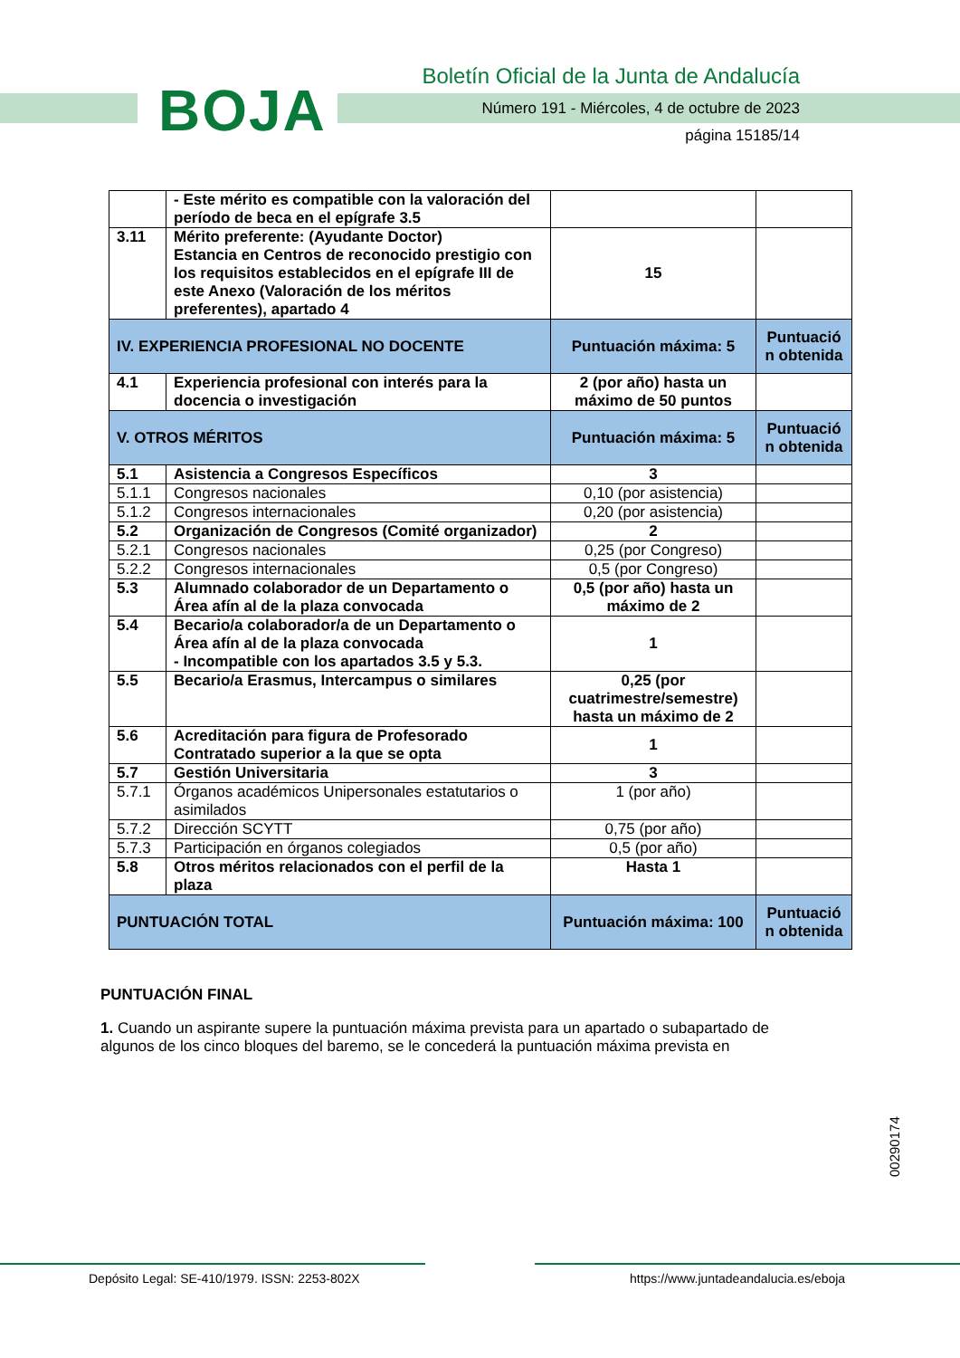BOJA
Boletín Oficial de la Junta de Andalucía
Número 191 - Miércoles, 4 de octubre de 2023
página 15185/14
| | - Este mérito es compatible con la valoración del período de beca en el epígrafe 3.5 | | |
| 3.11 | Mérito preferente: (Ayudante Doctor) Estancia en Centros de reconocido prestigio con los requisitos establecidos en el epígrafe III de este Anexo (Valoración de los méritos preferentes), apartado 4 | 15 | |
| IV. EXPERIENCIA PROFESIONAL NO DOCENTE | | Puntuación máxima: 5 | Puntuació n obtenida |
| 4.1 | Experiencia profesional con interés para la docencia o investigación | 2 (por año) hasta un máximo de 50 puntos | |
| V. OTROS MÉRITOS | | Puntuación máxima: 5 | Puntuació n obtenida |
| 5.1 | Asistencia a Congresos Específicos | 3 | |
| 5.1.1 | Congresos nacionales | 0,10 (por asistencia) | |
| 5.1.2 | Congresos internacionales | 0,20 (por asistencia) | |
| 5.2 | Organización de Congresos (Comité organizador) | 2 | |
| 5.2.1 | Congresos nacionales | 0,25 (por Congreso) | |
| 5.2.2 | Congresos internacionales | 0,5 (por Congreso) | |
| 5.3 | Alumnado colaborador de un Departamento o Área afín al de la plaza convocada | 0,5 (por año) hasta un máximo de 2 | |
| 5.4 | Becario/a colaborador/a de un Departamento o Área afín al de la plaza convocada - Incompatible con los apartados 3.5 y 5.3. | 1 | |
| 5.5 | Becario/a Erasmus, Intercampus o similares | 0,25 (por cuatrimestre/semestre) hasta un máximo de 2 | |
| 5.6 | Acreditación para figura de Profesorado Contratado superior a la que se opta | 1 | |
| 5.7 | Gestión Universitaria | 3 | |
| 5.7.1 | Órganos académicos Unipersonales estatutarios o asimilados | 1 (por año) | |
| 5.7.2 | Dirección SCYTT | 0,75 (por año) | |
| 5.7.3 | Participación en órganos colegiados | 0,5 (por año) | |
| 5.8 | Otros méritos relacionados con el perfil de la plaza | Hasta 1 | |
| PUNTUACIÓN TOTAL | | Puntuación máxima: 100 | Puntuació n obtenida |
PUNTUACIÓN FINAL
1. Cuando un aspirante supere la puntuación máxima prevista para un apartado o subapartado de algunos de los cinco bloques del baremo, se le concederá la puntuación máxima prevista en
00290174
Depósito Legal: SE-410/1979. ISSN: 2253-802X https://www.juntadeandalucia.es/eboja